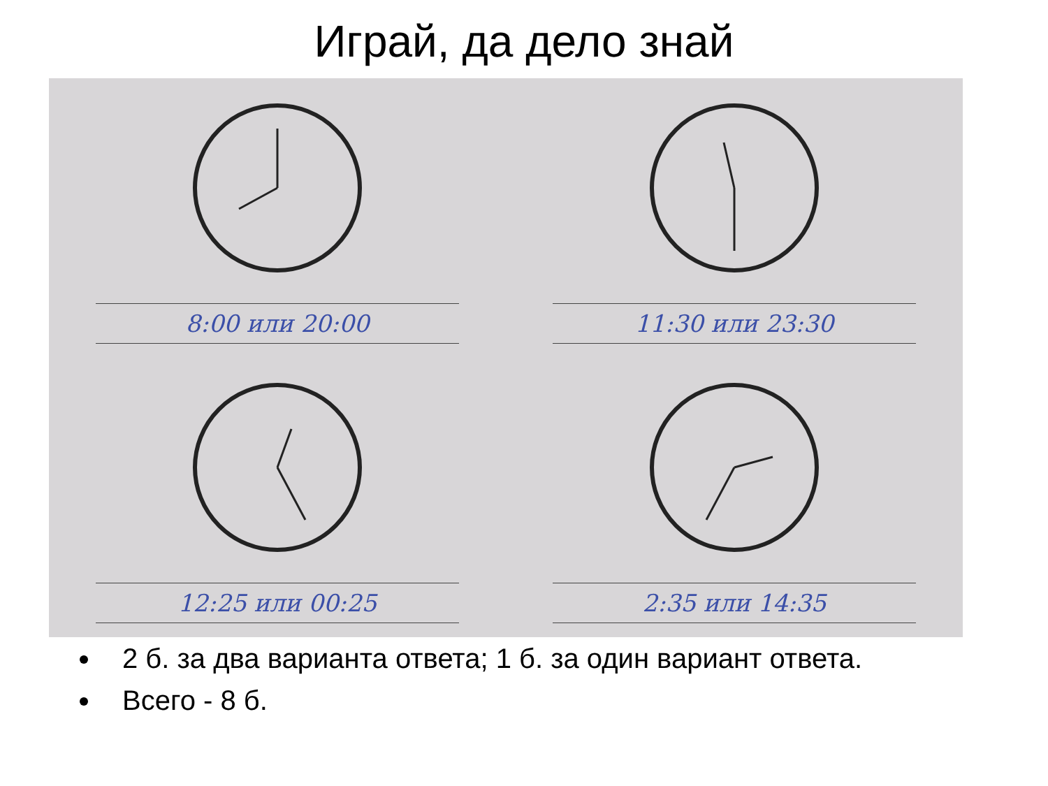Играй, да дело знай
8:00 или 20:00
11:30 или 23:30
12:25 или 00:25
2:35 или 14:35
2 б. за два варианта ответа; 1 б. за один вариант ответа.
Всего - 8 б.